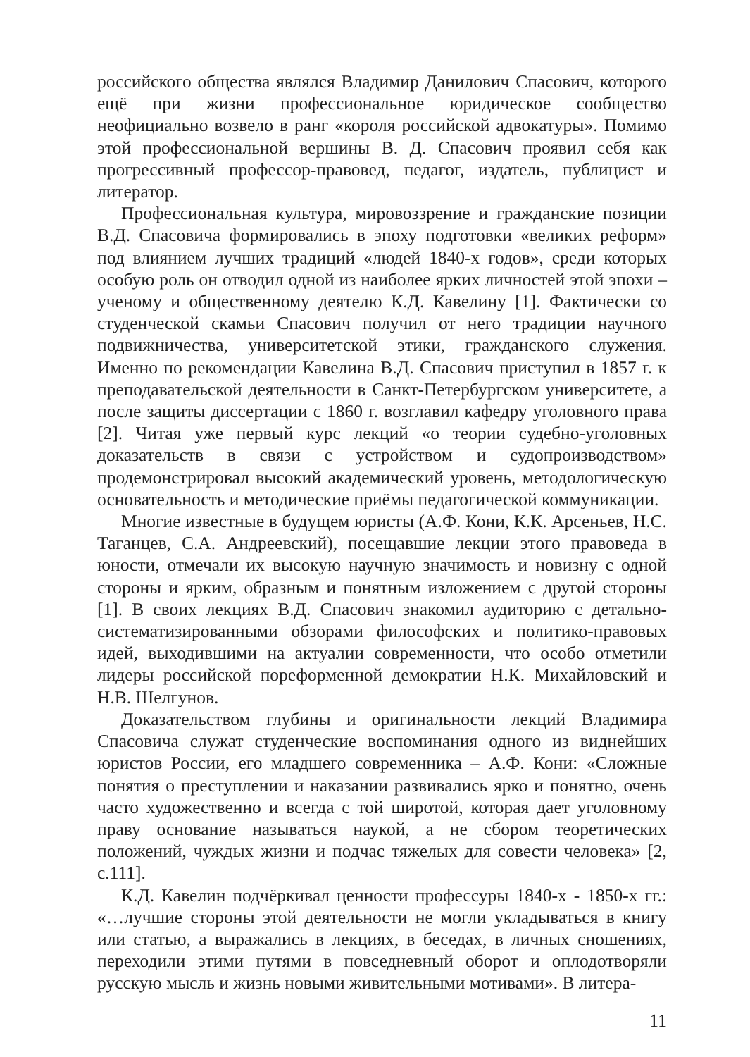российского общества являлся Владимир Данилович Спасович, которого ещё при жизни профессиональное юридическое сообщество неофициально возвело в ранг «короля российской адвокатуры». Помимо этой профессиональной вершины В. Д. Спасович проявил себя как прогрессивный профессор-правовед, педагог, издатель, публицист и литератор.
Профессиональная культура, мировоззрение и гражданские позиции В.Д. Спасовича формировались в эпоху подготовки «великих реформ» под влиянием лучших традиций «людей 1840-х годов», среди которых особую роль он отводил одной из наиболее ярких личностей этой эпохи – ученому и общественному деятелю К.Д. Кавелину [1]. Фактически со студенческой скамьи Спасович получил от него традиции научного подвижничества, университетской этики, гражданского служения. Именно по рекомендации Кавелина В.Д. Спасович приступил в 1857 г. к преподавательской деятельности в Санкт-Петербургском университете, а после защиты диссертации с 1860 г. возглавил кафедру уголовного права [2]. Читая уже первый курс лекций «о теории судебно-уголовных доказательств в связи с устройством и судопроизводством» продемонстрировал высокий академический уровень, методологическую основательность и методические приёмы педагогической коммуникации.
Многие известные в будущем юристы (А.Ф. Кони, К.К. Арсеньев, Н.С. Таганцев, С.А. Андреевский), посещавшие лекции этого правоведа в юности, отмечали их высокую научную значимость и новизну с одной стороны и ярким, образным и понятным изложением с другой стороны [1]. В своих лекциях В.Д. Спасович знакомил аудиторию с детально-систематизированными обзорами философских и политико-правовых идей, выходившими на актуалии современности, что особо отметили лидеры российской пореформенной демократии Н.К. Михайловский и Н.В. Шелгунов.
Доказательством глубины и оригинальности лекций Владимира Спасовича служат студенческие воспоминания одного из виднейших юристов России, его младшего современника – А.Ф. Кони: «Сложные понятия о преступлении и наказании развивались ярко и понятно, очень часто художественно и всегда с той широтой, которая дает уголовному праву основание называться наукой, а не сбором теоретических положений, чуждых жизни и подчас тяжелых для совести человека» [2, с.111].
К.Д. Кавелин подчёркивал ценности профессуры 1840-х - 1850-х гг.: «…лучшие стороны этой деятельности не могли укладываться в книгу или статью, а выражались в лекциях, в беседах, в личных сношениях, переходили этими путями в повседневный оборот и оплодотворяли русскую мысль и жизнь новыми живительными мотивами». В литера-
11